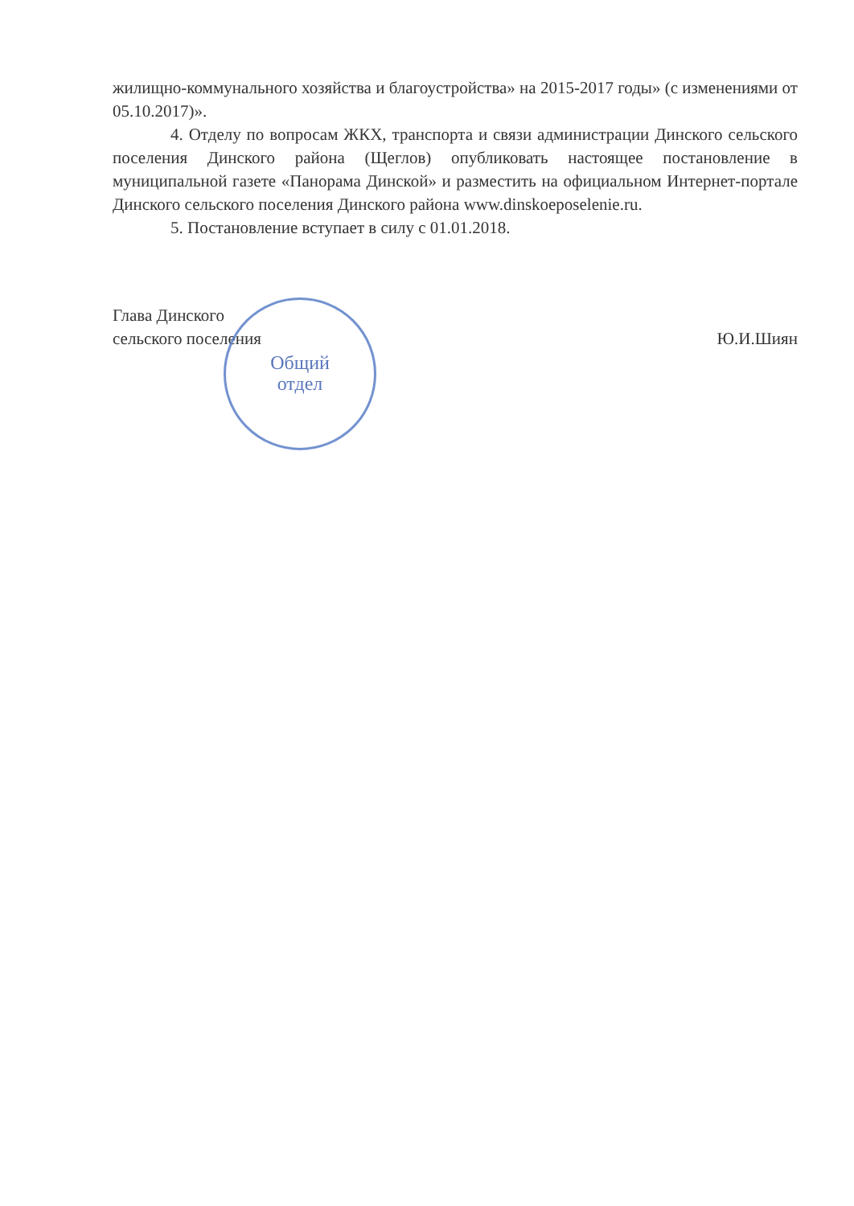жилищно-коммунального хозяйства и благоустройства» на 2015-2017 годы» (с изменениями от 05.10.2017)».
4. Отделу по вопросам ЖКХ, транспорта и связи администрации Динского сельского поселения Динского района (Щеглов) опубликовать настоящее постановление в муниципальной газете «Панорама Динской» и разместить на официальном Интернет-портале Динского сельского поселения Динского района www.dinskoeposelenie.ru.
5. Постановление вступает в силу с 01.01.2018.
Глава Динского
сельского поселения
Ю.И.Шиян
Общий
отдел